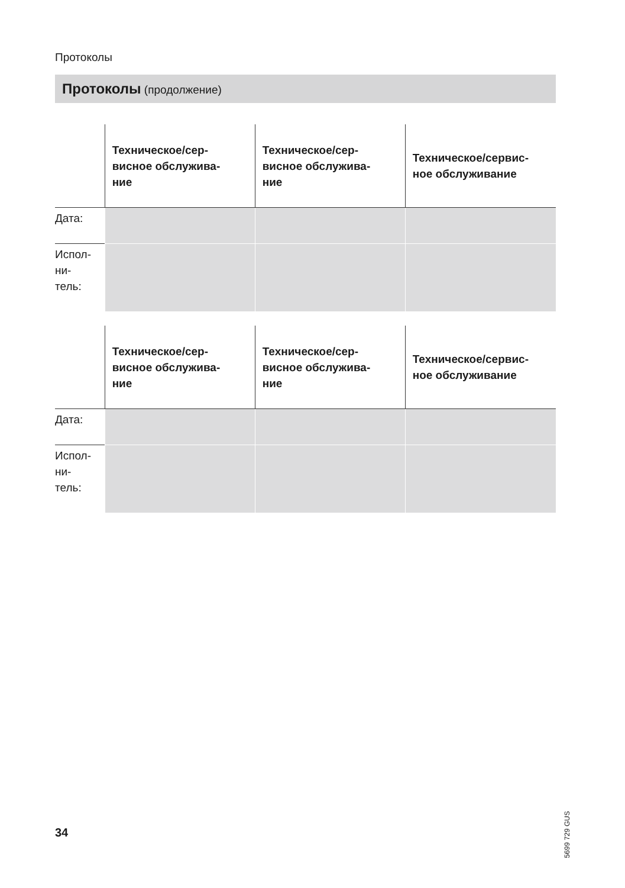Протоколы
Протоколы (продолжение)
| | Техническое/сер- висное обслужива- ние | Техническое/сер- висное обслужива- ние | Техническое/сервис- ное обслуживание |
| --- | --- | --- | --- |
| Дата: | | | |
| Испол- ни- тель: | | | |
| | Техническое/сер- висное обслужива- ние | Техническое/сер- висное обслужива- ние | Техническое/сервис- ное обслуживание |
| --- | --- | --- | --- |
| Дата: | | | |
| Испол- ни- тель: | | | |
5699 729 GUS
34